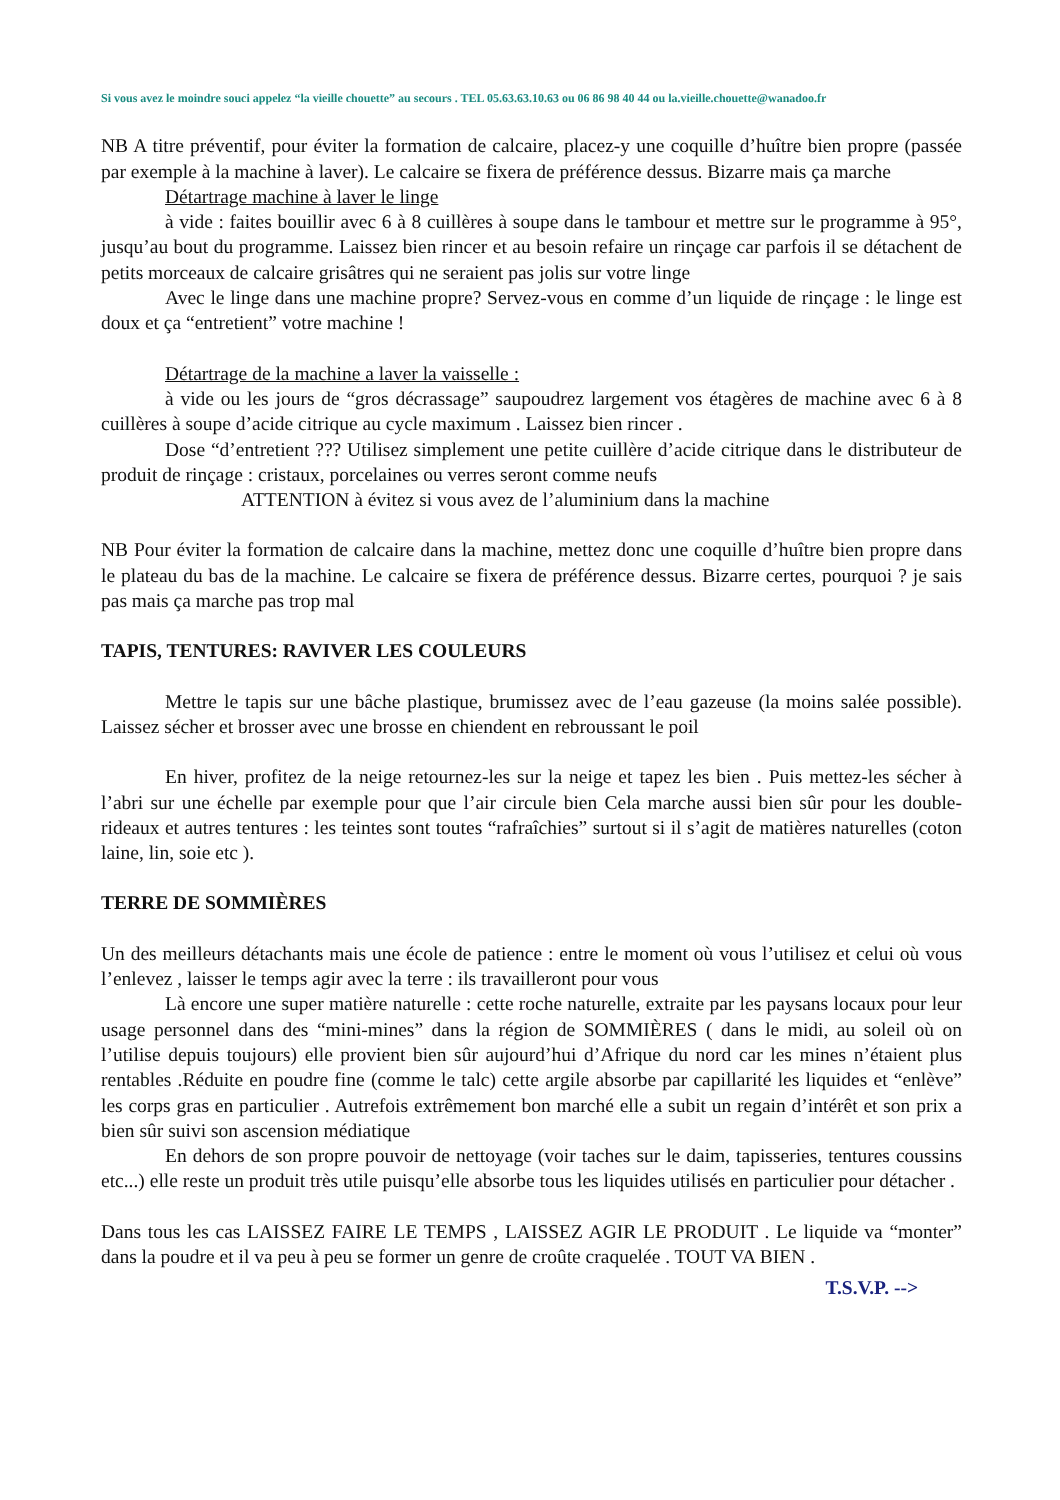Si vous avez le moindre souci appelez “la vieille chouette” au secours . TEL 05.63.63.10.63 ou 06 86 98 40 44 ou la.vieille.chouette@wanadoo.fr
NB A titre préventif, pour éviter la formation de calcaire, placez-y une coquille d’huître bien propre (passée par exemple à la machine à laver). Le calcaire se fixera de préférence dessus. Bizarre mais ça marche
Détartrage machine à laver le linge
à vide : faites bouillir avec 6 à 8 cuillères à soupe dans le tambour et mettre sur le programme à 95°, jusqu’au bout du programme. Laissez bien rincer et au besoin refaire un rinçage car parfois il se détachent de petits morceaux de calcaire grisâtres qui ne seraient pas jolis sur votre linge
Avec le linge dans une machine propre? Servez-vous en comme d’un liquide de rinçage : le linge est doux et ça “entretient” votre machine !
Détartrage de la machine a laver la vaisselle :
à vide ou les jours de “gros décrassage” saupoudrez largement vos étagères de machine avec 6 à 8 cuillères à soupe d’acide citrique au cycle maximum . Laissez bien rincer .
Dose “d’entretient ??? Utilisez simplement une petite cuillère d’acide citrique dans le distributeur de produit de rinçage : cristaux, porcelaines ou verres seront comme neufs
ATTENTION à évitez si vous avez de l’aluminium dans la machine
NB Pour éviter la formation de calcaire dans la machine, mettez donc une coquille d’huître bien propre dans le plateau du bas de la machine. Le calcaire se fixera de préférence dessus. Bizarre certes, pourquoi ? je sais pas mais ça marche pas trop mal
TAPIS, TENTURES: RAVIVER LES COULEURS
Mettre le tapis sur une bâche plastique, brumissez avec de l’eau gazeuse (la moins salée possible). Laissez sécher et brosser avec une brosse en chiendent en rebroussant le poil
En hiver, profitez de la neige retournez-les sur la neige et tapez les bien . Puis mettez-les sécher à l’abri sur une échelle par exemple pour que l’air circule bien Cela marche aussi bien sûr pour les double-rideaux et autres tentures : les teintes sont toutes “rafraîchies” surtout si il s’agit de matières naturelles (coton laine, lin, soie etc ).
TERRE DE SOMMIÈRES
Un des meilleurs détachants mais une école de patience : entre le moment où vous l’utilisez et celui où vous l’enlevez , laisser le temps agir avec la terre : ils travailleront pour vous
Là encore une super matière naturelle : cette roche naturelle, extraite par les paysans locaux pour leur usage personnel dans des “mini-mines” dans la région de SOMMIÈRES ( dans le midi, au soleil où on l’utilise depuis toujours) elle provient bien sûr aujourd’hui d’Afrique du nord car les mines n’étaient plus rentables .Réduite en poudre fine (comme le talc) cette argile absorbe par capillarité les liquides et “enlève” les corps gras en particulier . Autrefois extrêmement bon marché elle a subit un regain d’intérêt et son prix a bien sûr suivi son ascension médiatique
En dehors de son propre pouvoir de nettoyage (voir taches sur le daim, tapisseries, tentures coussins etc...) elle reste un produit très utile puisqu’elle absorbe tous les liquides utilisés en particulier pour détacher .
Dans tous les cas LAISSEZ FAIRE LE TEMPS , LAISSEZ AGIR LE PRODUIT . Le liquide va “monter” dans la poudre et il va peu à peu se former un genre de croûte craquelée . TOUT VA BIEN .
T.S.V.P. -->